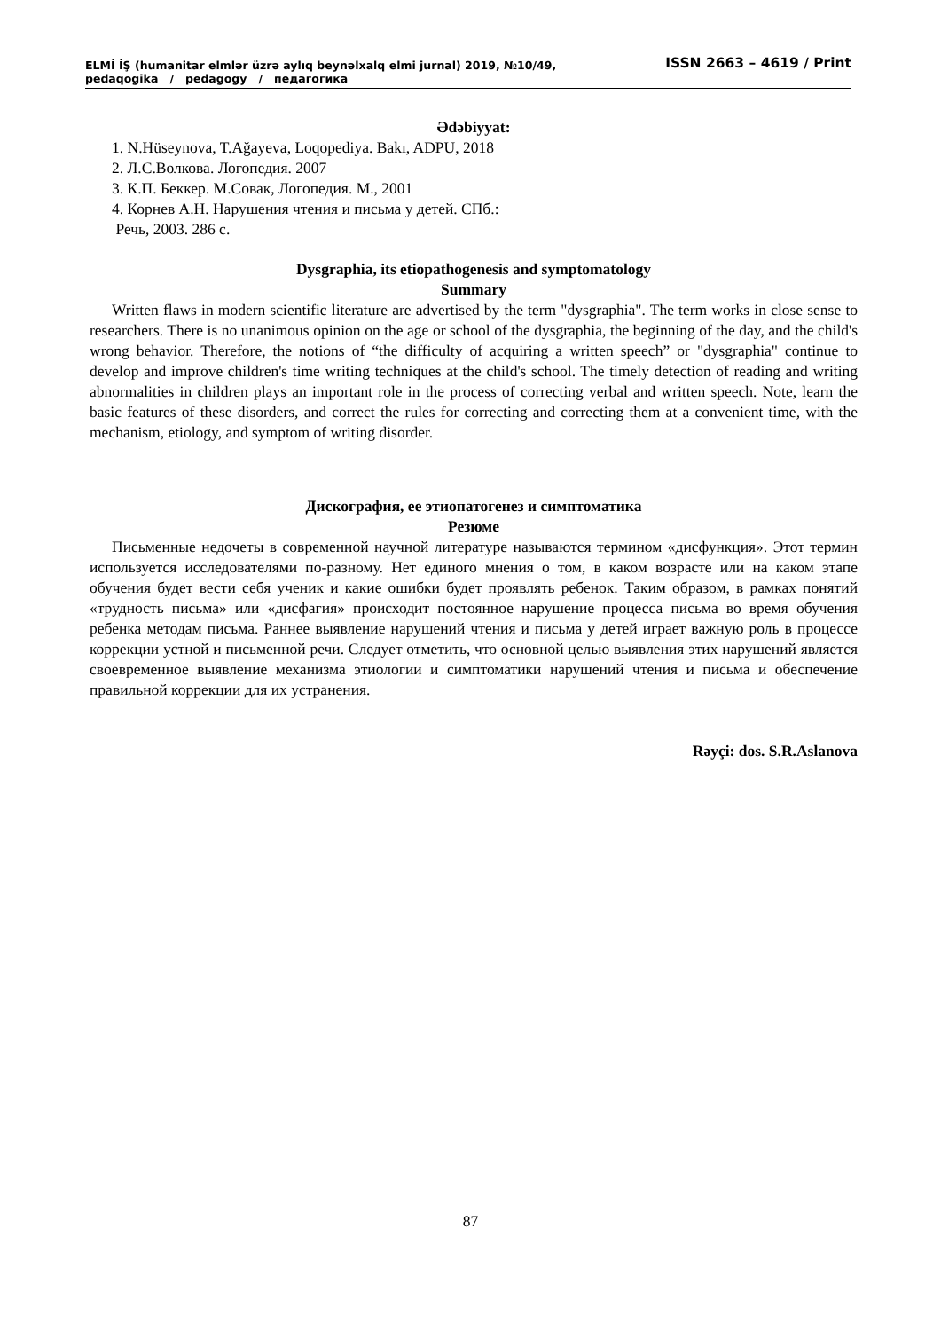ISSN 2663 – 4619 / Print ELMİ İŞ (humanitar elmlər üzrə aylıq beynəlxalq elmi jurnal) 2019, №10/49,
pedaqogika / pedagogy / педагогика
Ədəbiyyat:
1. N.Hüseynova, T.Ağayeva, Loqopediya. Bakı, ADPU, 2018
2. Л.С.Волкова. Логопедия. 2007
3. К.П. Беккер. М.Совак, Логопедия. М., 2001
4. Корнев А.Н. Нарушения чтения и письма у детей. СПб.:
Речь, 2003. 286 с.
Dysgraphia, its etiopathogenesis and symptomatology
Summary
Written flaws in modern scientific literature are advertised by the term "dysgraphia". The term works in close sense to researchers. There is no unanimous opinion on the age or school of the dysgraphia, the beginning of the day, and the child's wrong behavior. Therefore, the notions of “the difficulty of acquiring a written speech” or "dysgraphia" continue to develop and improve children's time writing techniques at the child's school. The timely detection of reading and writing abnormalities in children plays an important role in the process of correcting verbal and written speech. Note, learn the basic features of these disorders, and correct the rules for correcting and correcting them at a convenient time, with the mechanism, etiology, and symptom of writing disorder.
Дискография, ее этиопатогенез и симптоматика
Резюме
Письменные недочеты в современной научной литературе называются термином «дисфункция». Этот термин используется исследователями по-разному. Нет единого мнения о том, в каком возрасте или на каком этапе обучения будет вести себя ученик и какие ошибки будет проявлять ребенок. Таким образом, в рамках понятий «трудность письма» или «дисфагия» происходит постоянное нарушение процесса письма во время обучения ребенка методам письма. Раннее выявление нарушений чтения и письма у детей играет важную роль в процессе коррекции устной и письменной речи. Следует отметить, что основной целью выявления этих нарушений является своевременное выявление механизма этиологии и симптоматики нарушений чтения и письма и обеспечение правильной коррекции для их устранения.
Rəyçi: dos. S.R.Aslanova
87